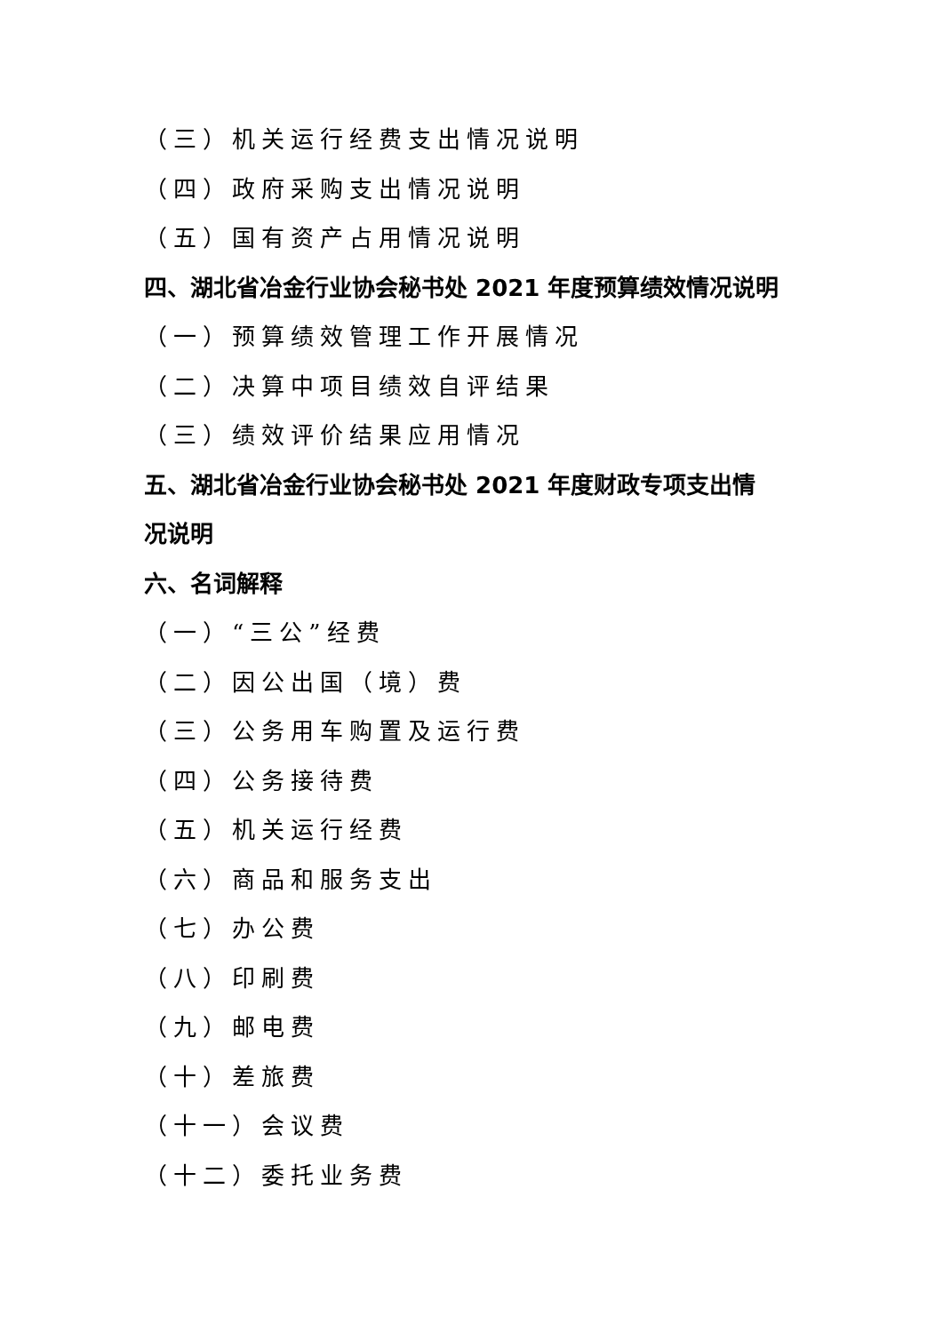（三）机关运行经费支出情况说明
（四）政府采购支出情况说明
（五）国有资产占用情况说明
四、湖北省冶金行业协会秘书处 2021 年度预算绩效情况说明
（一）预算绩效管理工作开展情况
（二）决算中项目绩效自评结果
（三）绩效评价结果应用情况
五、湖北省冶金行业协会秘书处 2021 年度财政专项支出情
况说明
六、名词解释
（一）“三公”经费
（二）因公出国（境）费
（三）公务用车购置及运行费
（四）公务接待费
（五）机关运行经费
（六）商品和服务支出
（七）办公费
（八）印刷费
（九）邮电费
（十）差旅费
（十一）会议费
（十二）委托业务费